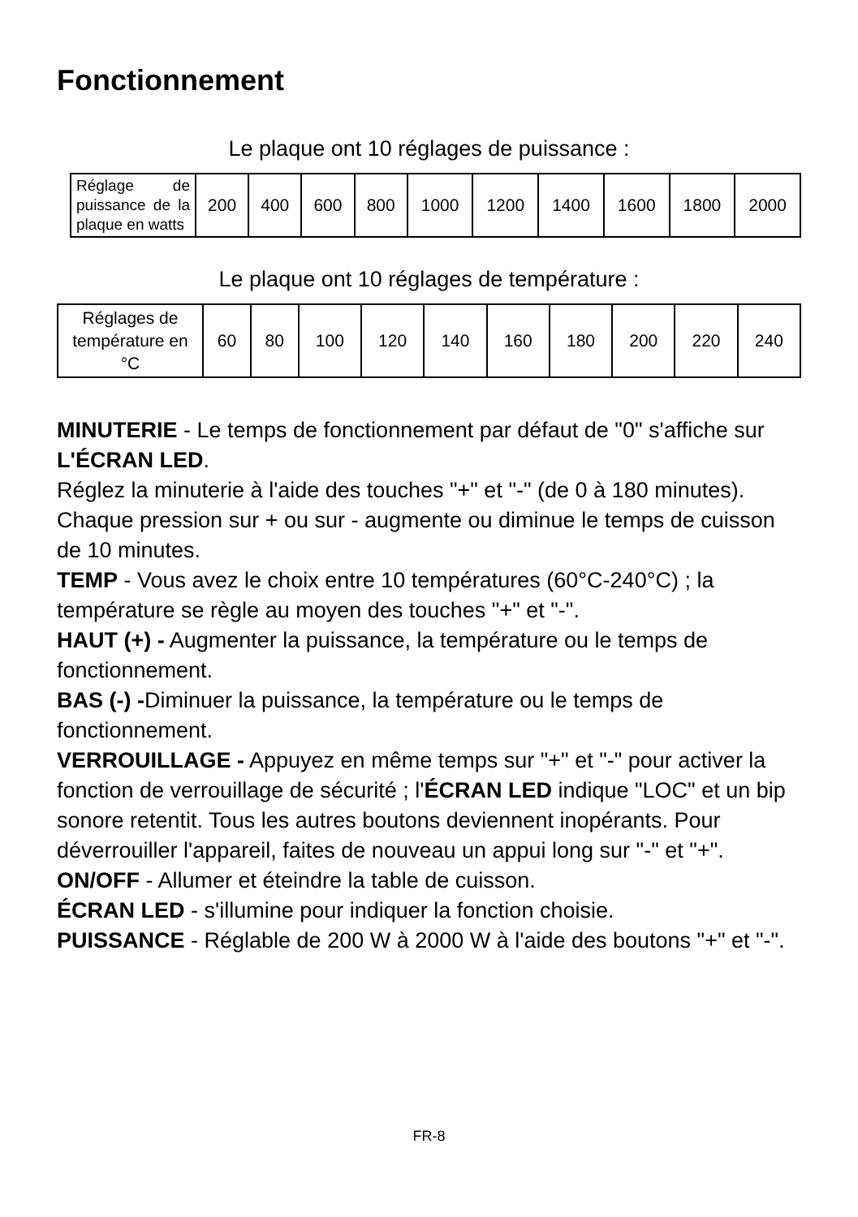Fonctionnement
Le plaque ont 10 réglages de puissance :
| Réglage de puissance de la plaque en watts | 200 | 400 | 600 | 800 | 1000 | 1200 | 1400 | 1600 | 1800 | 2000 |
Le plaque ont 10 réglages de température :
| Réglages de température en °C | 60 | 80 | 100 | 120 | 140 | 160 | 180 | 200 | 220 | 240 |
MINUTERIE - Le temps de fonctionnement par défaut de "0" s'affiche sur L'ÉCRAN LED.
Réglez la minuterie à l'aide des touches "+" et "-" (de 0 à 180 minutes). Chaque pression sur + ou sur - augmente ou diminue le temps de cuisson de 10 minutes.
TEMP - Vous avez le choix entre 10 températures (60°C-240°C) ; la température se règle au moyen des touches "+" et "-".
HAUT (+) - Augmenter la puissance, la température ou le temps de fonctionnement.
BAS (-) -Diminuer la puissance, la température ou le temps de fonctionnement.
VERROUILLAGE - Appuyez en même temps sur "+" et "-" pour activer la fonction de verrouillage de sécurité ; l'ÉCRAN LED indique "LOC" et un bip sonore retentit. Tous les autres boutons deviennent inopérants. Pour déverrouiller l'appareil, faites de nouveau un appui long sur "-" et "+".
ON/OFF - Allumer et éteindre la table de cuisson.
ÉCRAN LED - s'illumine pour indiquer la fonction choisie.
PUISSANCE - Réglable de 200 W à 2000 W à l'aide des boutons "+" et "-".
FR-8